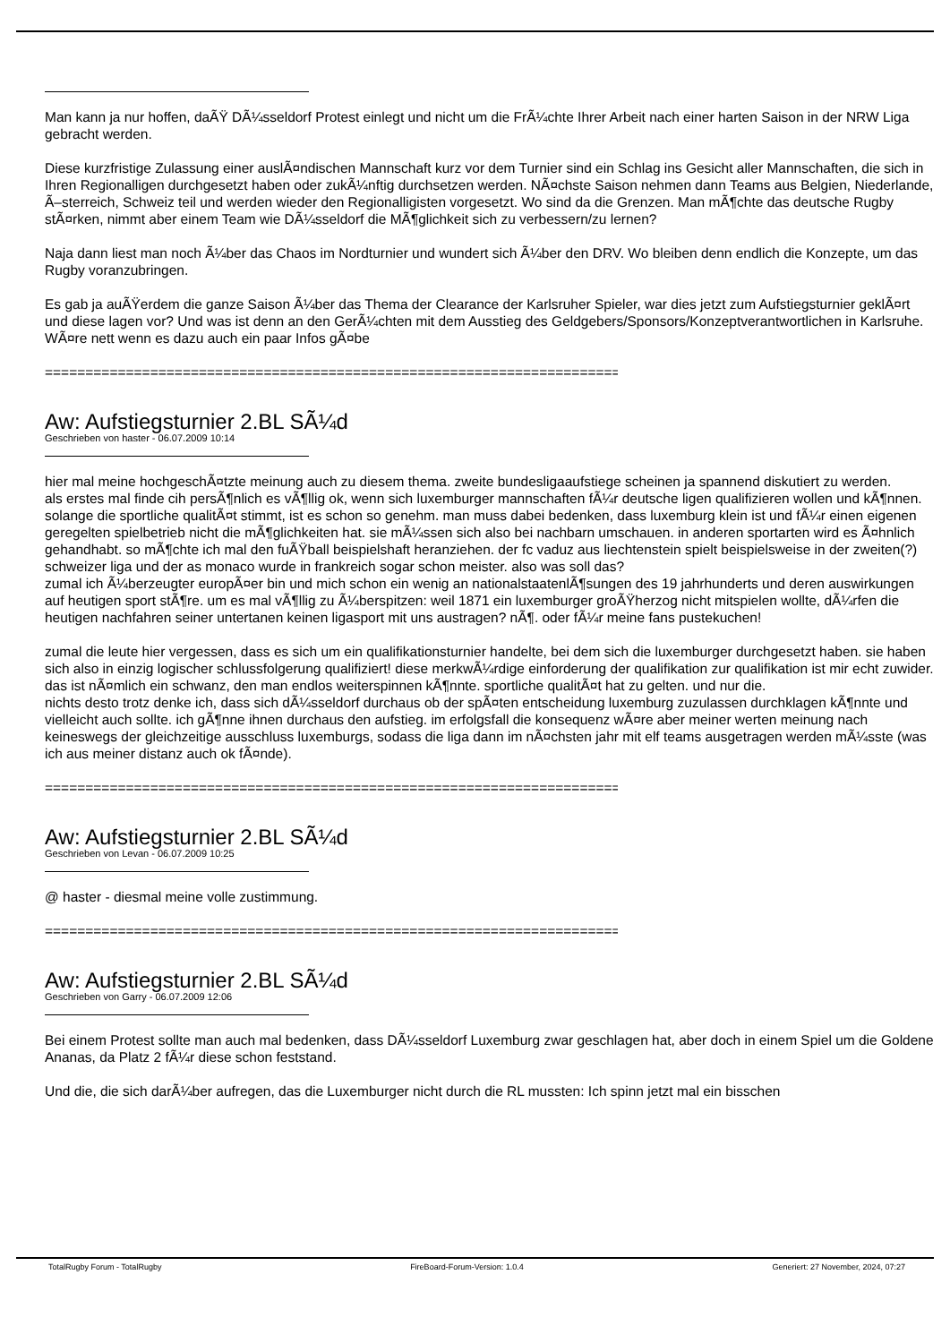Man kann ja nur hoffen, daÃŸ DÃ¼sseldorf Protest einlegt und nicht um die FrÃ¼chte Ihrer Arbeit nach einer harten Saison in der NRW Liga gebracht werden.
Diese kurzfristige Zulassung einer auslÃ¤ndischen Mannschaft kurz vor dem Turnier sind ein Schlag ins Gesicht aller Mannschaften, die sich in Ihren Regionalligen durchgesetzt haben oder zukÃ¼nftig durchsetzen werden. NÃ¤chste Saison nehmen dann Teams aus Belgien, Niederlande, Ã–sterreich, Schweiz teil und werden wieder den Regionalligisten vorgesetzt. Wo sind da die Grenzen. Man mÃ¶chte das deutsche Rugby stÃ¤rken, nimmt aber einem Team wie DÃ¼sseldorf die MÃ¶glichkeit sich zu verbessern/zu lernen?
Naja dann liest man noch Ã¼ber das Chaos im Nordturnier und wundert sich Ã¼ber den DRV. Wo bleiben denn endlich die Konzepte, um das Rugby voranzubringen.
Es gab ja auÃŸerdem die ganze Saison Ã¼ber das Thema der Clearance der Karlsruher Spieler, war dies jetzt zum Aufstiegsturnier geklÃ¤rt und diese lagen vor? Und was ist denn an den GerÃ¼chten mit dem Ausstieg des Geldgebers/Sponsors/Konzeptverantwortlichen in Karlsruhe. WÃ¤re nett wenn es dazu auch ein paar Infos gÃ¤be
============================================================================
Aw: Aufstiegsturnier 2.BL SÃ¼d
Geschrieben von haster - 06.07.2009 10:14
hier mal meine hochgeschÃ¤tzte meinung auch zu diesem thema. zweite bundesligaaufstiege scheinen ja spannend diskutiert zu werden.
als erstes mal finde cih persÃ¶nlich es vÃ¶llig ok, wenn sich luxemburger mannschaften fÃ¼r deutsche ligen qualifizieren wollen und kÃ¶nnen. solange die sportliche qualitÃ¤t stimmt, ist es schon so genehm. man muss dabei bedenken, dass luxemburg klein ist und fÃ¼r einen eigenen geregelten spielbetrieb nicht die mÃ¶glichkeiten hat. sie mÃ¼ssen sich also bei nachbarn umschauen. in anderen sportarten wird es Ã¤hnlich gehandhabt. so mÃ¶chte ich mal den fuÃŸball beispielshaft heranziehen. der fc vaduz aus liechtenstein spielt beispielsweise in der zweiten(?) schweizer liga und der as monaco wurde in frankreich sogar schon meister. also was soll das?
zumal ich Ã¼berzeugter europÃ¤er bin und mich schon ein wenig an nationalstaatenlÃ¶sungen des 19 jahrhunderts und deren auswirkungen auf heutigen sport stÃ¶re. um es mal vÃ¶llig zu Ã¼berspitzen: weil 1871 ein luxemburger groÃŸherzog nicht mitspielen wollte, dÃ¼rfen die heutigen nachfahren seiner untertanen keinen ligasport mit uns austragen? nÃ¶. oder fÃ¼r meine fans pustekuchen!
zumal die leute hier vergessen, dass es sich um ein qualifikationsturnier handelte, bei dem sich die luxemburger durchgesetzt haben. sie haben sich also in einzig logischer schlussfolgerung qualifiziert! diese merkwÃ¼rdige einforderung der qualifikation zur qualifikation ist mir echt zuwider. das ist nÃ¤mlich ein schwanz, den man endlos weiterspinnen kÃ¶nnte. sportliche qualitÃ¤t hat zu gelten. und nur die.
nichts desto trotz denke ich, dass sich dÃ¼sseldorf durchaus ob der spÃ¤ten entscheidung luxemburg zuzulassen durchklagen kÃ¶nnte und vielleicht auch sollte. ich gÃ¶nne ihnen durchaus den aufstieg. im erfolgsfall die konsequenz wÃ¤re aber meiner werten meinung nach keineswegs der gleichzeitige ausschluss luxemburgs, sodass die liga dann im nÃ¤chsten jahr mit elf teams ausgetragen werden mÃ¼sste (was ich aus meiner distanz auch ok fÃ¤nde).
============================================================================
Aw: Aufstiegsturnier 2.BL SÃ¼d
Geschrieben von Levan - 06.07.2009 10:25
@ haster - diesmal meine volle zustimmung.
============================================================================
Aw: Aufstiegsturnier 2.BL SÃ¼d
Geschrieben von Garry - 06.07.2009 12:06
Bei einem Protest sollte man auch mal bedenken, dass DÃ¼sseldorf Luxemburg zwar geschlagen hat, aber doch in einem Spiel um die Goldene Ananas, da Platz 2 fÃ¼r diese schon feststand.
Und die, die sich darÃ¼ber aufregen, das die Luxemburger nicht durch die RL mussten: Ich spinn jetzt mal ein bisschen
TotalRugby Forum - TotalRugby FireBoard-Forum-Version: 1.0.4 Generiert: 27 November, 2024, 07:27